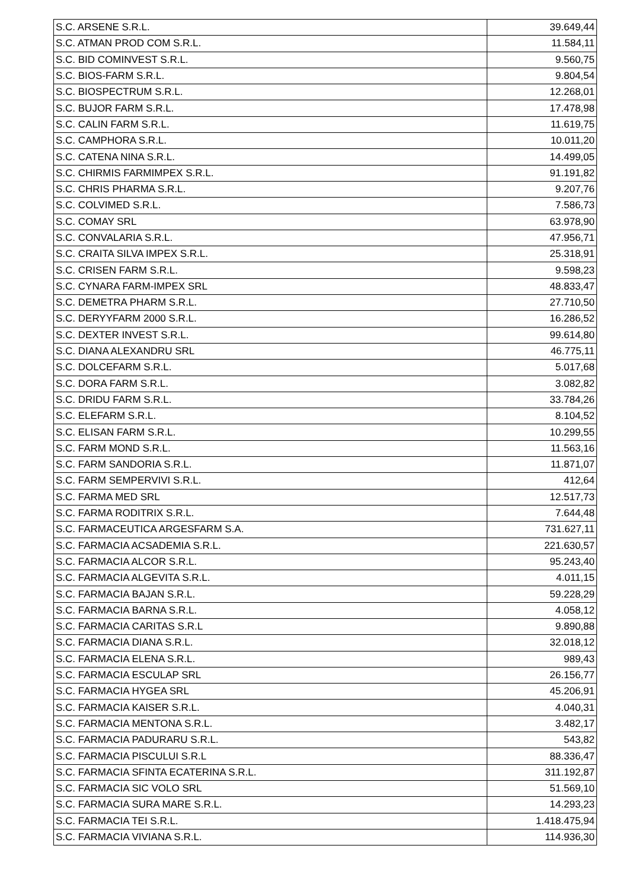| S.C. ARSENE S.R.L. | 39.649,44 |
| S.C. ATMAN PROD COM S.R.L. | 11.584,11 |
| S.C. BID COMINVEST S.R.L. | 9.560,75 |
| S.C. BIOS-FARM S.R.L. | 9.804,54 |
| S.C. BIOSPECTRUM S.R.L. | 12.268,01 |
| S.C. BUJOR FARM S.R.L. | 17.478,98 |
| S.C. CALIN FARM S.R.L. | 11.619,75 |
| S.C. CAMPHORA S.R.L. | 10.011,20 |
| S.C. CATENA NINA S.R.L. | 14.499,05 |
| S.C. CHIRMIS FARMIMPEX S.R.L. | 91.191,82 |
| S.C. CHRIS PHARMA S.R.L. | 9.207,76 |
| S.C. COLVIMED S.R.L. | 7.586,73 |
| S.C. COMAY SRL | 63.978,90 |
| S.C. CONVALARIA S.R.L. | 47.956,71 |
| S.C. CRAITA SILVA IMPEX S.R.L. | 25.318,91 |
| S.C. CRISEN FARM S.R.L. | 9.598,23 |
| S.C. CYNARA FARM-IMPEX SRL | 48.833,47 |
| S.C. DEMETRA PHARM S.R.L. | 27.710,50 |
| S.C. DERYYFARM 2000 S.R.L. | 16.286,52 |
| S.C. DEXTER INVEST S.R.L. | 99.614,80 |
| S.C. DIANA ALEXANDRU SRL | 46.775,11 |
| S.C. DOLCEFARM S.R.L. | 5.017,68 |
| S.C. DORA FARM S.R.L. | 3.082,82 |
| S.C. DRIDU FARM S.R.L. | 33.784,26 |
| S.C. ELEFARM S.R.L. | 8.104,52 |
| S.C. ELISAN FARM S.R.L. | 10.299,55 |
| S.C. FARM MOND S.R.L. | 11.563,16 |
| S.C. FARM SANDORIA S.R.L. | 11.871,07 |
| S.C. FARM SEMPERVIVI S.R.L. | 412,64 |
| S.C. FARMA MED SRL | 12.517,73 |
| S.C. FARMA RODITRIX S.R.L. | 7.644,48 |
| S.C. FARMACEUTICA ARGESFARM S.A. | 731.627,11 |
| S.C. FARMACIA ACSADEMIA S.R.L. | 221.630,57 |
| S.C. FARMACIA ALCOR S.R.L. | 95.243,40 |
| S.C. FARMACIA ALGEVITA S.R.L. | 4.011,15 |
| S.C. FARMACIA BAJAN S.R.L. | 59.228,29 |
| S.C. FARMACIA BARNA S.R.L. | 4.058,12 |
| S.C. FARMACIA CARITAS S.R.L | 9.890,88 |
| S.C. FARMACIA DIANA S.R.L. | 32.018,12 |
| S.C. FARMACIA ELENA S.R.L. | 989,43 |
| S.C. FARMACIA ESCULAP SRL | 26.156,77 |
| S.C. FARMACIA HYGEA SRL | 45.206,91 |
| S.C. FARMACIA KAISER S.R.L. | 4.040,31 |
| S.C. FARMACIA MENTONA S.R.L. | 3.482,17 |
| S.C. FARMACIA PADURARU S.R.L. | 543,82 |
| S.C. FARMACIA PISCULUI S.R.L | 88.336,47 |
| S.C. FARMACIA SFINTA ECATERINA S.R.L. | 311.192,87 |
| S.C. FARMACIA SIC VOLO SRL | 51.569,10 |
| S.C. FARMACIA SURA MARE S.R.L. | 14.293,23 |
| S.C. FARMACIA TEI S.R.L. | 1.418.475,94 |
| S.C. FARMACIA VIVIANA S.R.L. | 114.936,30 |